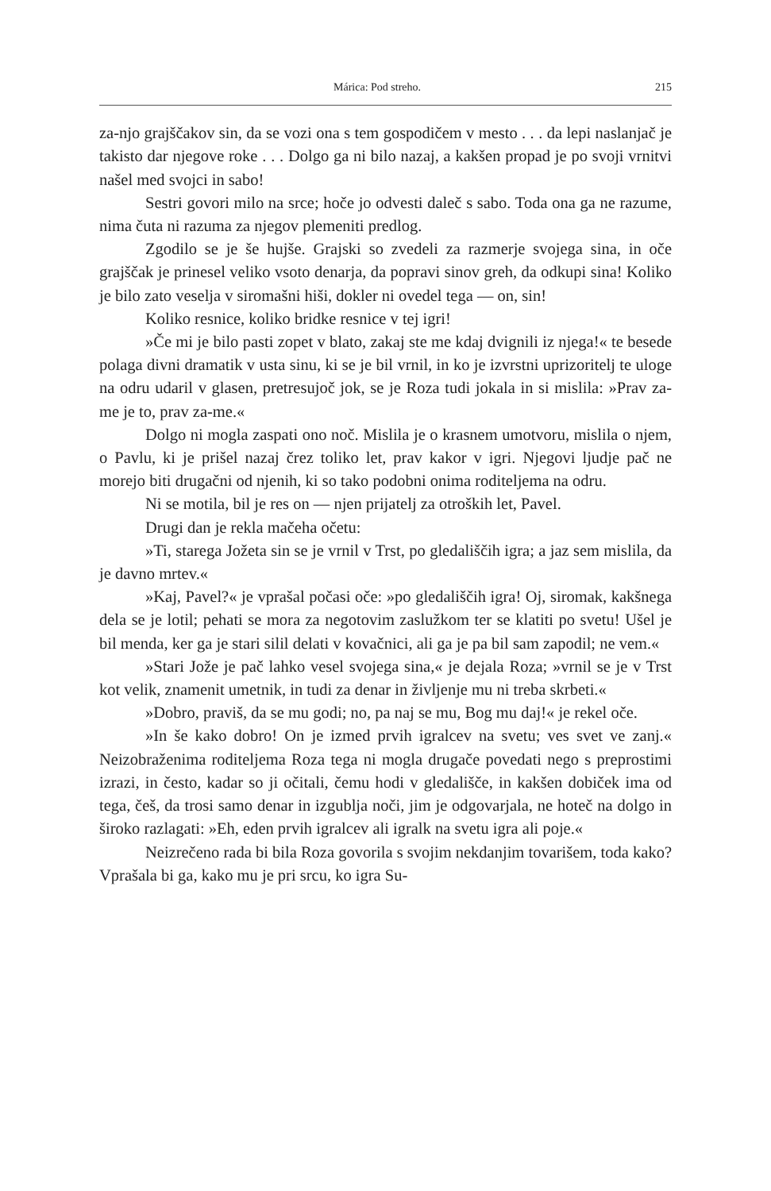Márica: Pod streho. 215
za-njo grajščakov sin, da se vozi ona s tem gospodičem v mesto . . . da lepi naslanjač je takisto dar njegove roke . . . Dolgo ga ni bilo nazaj, a kakšen propad je po svoji vrnitvi našel med svojci in sabo!
Sestri govori milo na srce; hoče jo odvesti daleč s sabo. Toda ona ga ne razume, nima čuta ni razuma za njegov plemeniti predlog.
Zgodilo se je še hujše. Grajski so zvedeli za razmerje svojega sina, in oče grajščak je prinesel veliko vsoto denarja, da popravi sinov greh, da odkupi sina! Koliko je bilo zato veselja v siromašni hiši, dokler ni ovedel tega — on, sin!
Koliko resnice, koliko bridke resnice v tej igri!
»Če mi je bilo pasti zopet v blato, zakaj ste me kdaj dvignili iz njega!« te besede polaga divni dramatik v usta sinu, ki se je bil vrnil, in ko je izvrstni uprizoritelj te uloge na odru udaril v glasen, pretresujoč jok, se je Roza tudi jokala in si mislila: »Prav za-me je to, prav za-me.«
Dolgo ni mogla zaspati ono noč. Mislila je o krasnem umotvoru, mislila o njem, o Pavlu, ki je prišel nazaj črez toliko let, prav kakor v igri. Njegovi ljudje pač ne morejo biti drugačni od njenih, ki so tako podobni onima roditeljema na odru.
Ni se motila, bil je res on — njen prijatelj za otroških let, Pavel.
Drugi dan je rekla mačeha očetu:
»Ti, starega Jožeta sin se je vrnil v Trst, po gledališčih igra; a jaz sem mislila, da je davno mrtev.«
»Kaj, Pavel?« je vprašal počasi oče: »po gledališčih igra! Oj, siromak, kakšnega dela se je lotil; pehati se mora za negotovim zaslužkom ter se klatiti po svetu! Ušel je bil menda, ker ga je stari silil delati v kovačnici, ali ga je pa bil sam zapodil; ne vem.«
»Stari Jože je pač lahko vesel svojega sina,« je dejala Roza; »vrnil se je v Trst kot velik, znamenit umetnik, in tudi za denar in življenje mu ni treba skrbeti.«
»Dobro, praviš, da se mu godi; no, pa naj se mu, Bog mu daj!« je rekel oče.
»In še kako dobro! On je izmed prvih igralcev na svetu; ves svet ve zanj.« Neizobraženima roditeljema Roza tega ni mogla drugače povedati nego s preprostimi izrazi, in često, kadar so ji očitali, čemu hodi v gledališče, in kakšen dobiček ima od tega, češ, da trosi samo denar in izgublja noči, jim je odgovarjala, ne hoteč na dolgo in široko razlagati: »Eh, eden prvih igralcev ali igralk na svetu igra ali poje.«
Neizrečeno rada bi bila Roza govorila s svojim nekdanjim tovarišem, toda kako? Vprašala bi ga, kako mu je pri srcu, ko igra Su-